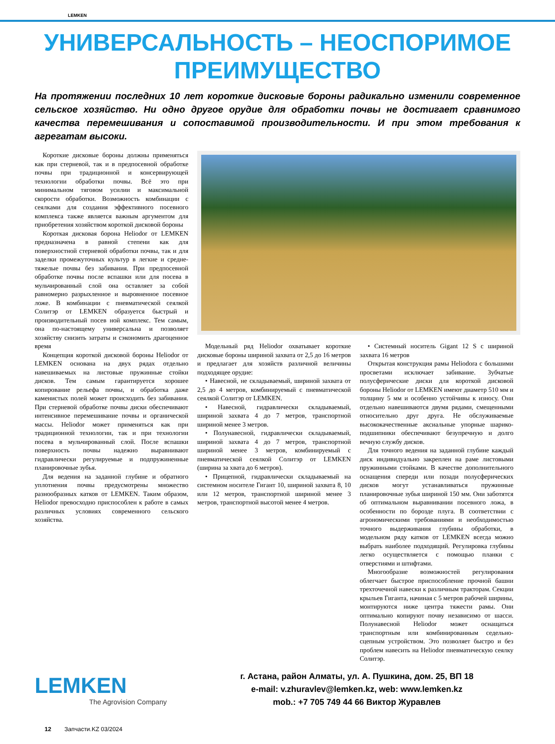LEMKEN
УНИВЕРСАЛЬНОСТЬ – НЕОСПОРИМОЕ ПРЕИМУЩЕСТВО
На протяжении последних 10 лет короткие дисковые бороны радикально изменили современное сельское хозяйство. Ни одно другое орудие для обработки почвы не достигает сравнимого качества перемешивания и сопоставимой производительности. И при этом требования к агрегатам высоки.
Короткие дисковые бороны должны применяться как при стерневой, так и в предпосевной обработке почвы при традиционной и консервирующей технологии обработки почвы. Всё это при минимальном тяговом усилии и максимальной скорости обработки. Возможность комбинации с сеялками для создания эффективного посевного комплекса также является важным аргументом для приобретения хозяйством короткой дисковой бороны
Короткая дисковая борона Heliodor от LEMKEN предназначена в равной степени как для поверхностной стерневой обработки почвы, так и для заделки промежуточных культур в легкие и средне-тяжелые почвы без забивания. При предпосевной обработке почвы после вспашки или для посева в мульчированный слой она оставляет за собой равномерно разрыхленное и выровненное посевное ложе. В комбинации с пневматической сеялкой Солитэр от LEMKEN образуется быстрый и производительный посев ной комплекс. Тем самым, она по-настоящему универсальна и позволяет хозяйству снизить затраты и сэкономить драгоценное время
Концепция короткой дисковой бороны Heliodor от LEMKEN основана на двух рядах отдельно навешиваемых на листовые пружинные стойки дисков. Тем самым гарантируется хорошее копирование рельефа почвы, и обработка даже каменистых полей может происходить без забивания. При стерневой обработке почвы диски обеспечивают интенсивное перемешивание почвы и органической массы. Heliodor может применяться как при традиционной технологии, так и при технологии посева в мульчированный слой. После вспашки поверхность почвы надежно выравнивают гидравлически регулируемые и подпружиненные планировочные зубья.
Для ведения на заданной глубине и обратного уплотнения почвы предусмотрены множество разнообразных катков от LEMKEN. Таким образом, Heliodor превосходно приспособлен к работе в самых различных условиях современного сельского хозяйства.
Модельный ряд Heliodor охватывает короткие дисковые бороны шириной захвата от 2,5 до 16 метров и предлагает для хозяйств различной величины подходящее орудие:
• Навесной, не складываемый, шириной захвата от 2,5 до 4 метров, комбинируемый с пневматической сеялкой Солитэр от LEMKEN.
• Навесной, гидравлически складываемый, шириной захвата 4 до 7 метров, транспортной шириной менее 3 метров.
• Полунавесной, гидравлически складываемый, шириной захвата 4 до 7 метров, транспортной шириной менее 3 метров, комбинируемый с пневматической сеялкой Солитэр от LEMKEN (ширина за хвата до 6 метров).
• Прицепной, гидравлически складываемый на системном носителе Гигант 10, шириной захвата 8, 10 или 12 метров, транспортной шириной менее 3 метров, транспортной высотой менее 4 метров.
• Системный носитель Gigant 12 S с шириной захвата 16 метров
Открытая конструкция рамы Heliodora с большими просветами исключает забивание. Зубчатые полусферические диски для короткой дисковой бороны Heliodor от LEMKEN имеют диаметр 510 мм и толщину 5 мм и особенно устойчивы к износу. Они отдельно навешиваются двумя рядами, смещенными относительно друг друга. Не обслуживаемые высококачественные аксиальные упорные шарико-подшипники обеспечивают безупречную и долго вечную службу дисков.
Для точного ведения на заданной глубине каждый диск индивидуально закреплен на раме листовыми пружинными стойками. В качестве дополнительного оснащения спереди или позади полусферических дисков могут устанавливаться пружинные планировочные зубья шириной 150 мм. Они заботятся об оптимальном выравнивании посевного ложа, в особенности по борозде плуга. В соответствии с агрономическими требованиями и необходимостью точного выдерживания глубины обработки, в модельном ряду катков от LEMKEN всегда можно выбрать наиболее подходящий. Регулировка глубины легко осуществляется с помощью планки с отверстиями и штифтами.
Многообразие возможностей регулирования облегчает быстрое приспособление прочной башни трехточечной навески к различным тракторам. Секции крыльев Гиганта, начиная с 5 метров рабочей ширины, монтируются ниже центра тяжести рамы. Они оптимально копируют почву независимо от шасси. Полунавесной Heliodor может оснащаться транспортным или комбинированным седельно-сцепным устройством. Это позволяет быстро и без проблем навесить на Heliodor пневматическую сеялку Солитэр.
LEMKEN
The Agrovision Company
г. Астана, район Алматы, ул. А. Пушкина, дом. 25, ВП 18
e-mail: v.zhuravlev@lemken.kz, web: www.lemken.kz
mob.: +7 705 749 44 66 Виктор Журавлев
12 Запчасти.KZ 03/2024